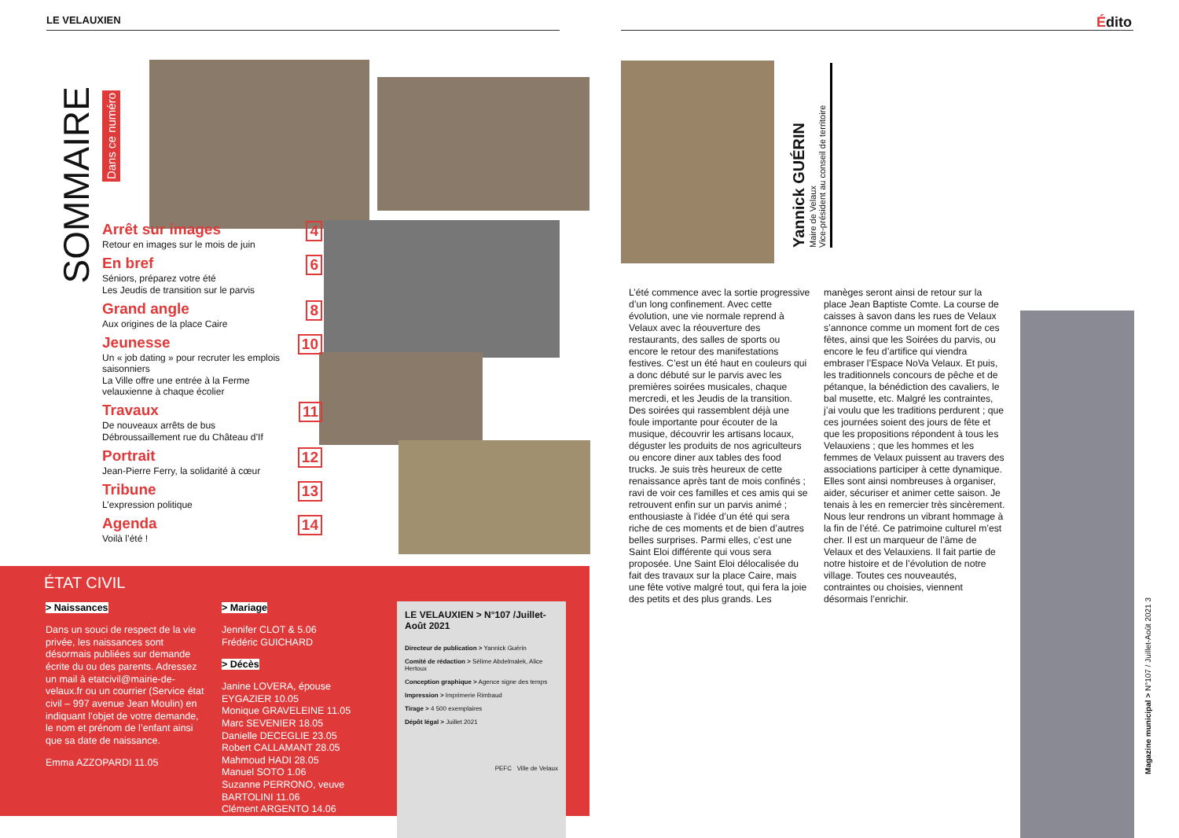LE VELAUXIEN Édito
SOMMAIRE
Dans ce numéro
Arrêt sur images 4
Retour en images sur le mois de juin
En bref 6
Séniors, préparez votre été
Les Jeudis de transition sur le parvis
Grand angle 8
Aux origines de la place Caire
Jeunesse 10
Un « job dating » pour recruter les emplois saisonniers
La Ville offre une entrée à la Ferme velauxienne à chaque écolier
Travaux 11
De nouveaux arrêts de bus
Débroussaillement rue du Château d’If
Portrait 12
Jean-Pierre Ferry, la solidarité à cœur
Tribune 13
L’expression politique
Agenda 14
Voilà l’été !
ÉTAT CIVIL
> Naissances
Dans un souci de respect de la vie privée, les naissances sont désormais publiées sur demande écrite du ou des parents. Adressez un mail à etatcivil@mairie-de-velaux.fr ou un courrier (Service état civil – 997 avenue Jean Moulin) en indiquant l’objet de votre demande, le nom et prénom de l’enfant ainsi que sa date de naissance.
Emma AZZOPARDI 11.05
> Mariage
Jennifer CLOT & 5.06
Frédéric GUICHARD
> Décès
Janine LOVERA, épouse EYGAZIER 10.05
Monique GRAVELEINE 11.05
Marc SEVENIER 18.05
Danielle DECEGLIE 23.05
Robert CALLAMANT 28.05
Mahmoud HADI 28.05
Manuel SOTO 1.06
Suzanne PERRONO, veuve BARTOLINI 11.06
Clément ARGENTO 14.06
LE VELAUXIEN > N°107 /Juillet-Août 2021
Directeur de publication > Yannick Guérin
Comité de rédaction > Sélime Abdelmalek, Alice Hertoux
Conception graphique > Agence signe des temps
Impression > Imprimerie Rimbaud
Tirage > 4 500 exemplaires
Dépôt légal > Juillet 2021
PEFC Ville de Velaux
Yannick GUÉRIN
Maire de Velaux
Vice-président au conseil de territoire
L’été commence avec la sortie progressive d’un long confinement. Avec cette évolution, une vie normale reprend à Velaux avec la réouverture des restaurants, des salles de sports ou encore le retour des manifestations festives. C’est un été haut en couleurs qui a donc débuté sur le parvis avec les premières soirées musicales, chaque mercredi, et les Jeudis de la transition. Des soirées qui rassemblent déjà une foule importante pour écouter de la musique, découvrir les artisans locaux, déguster les produits de nos agriculteurs ou encore diner aux tables des food trucks. Je suis très heureux de cette renaissance après tant de mois confinés ; ravi de voir ces familles et ces amis qui se retrouvent enfin sur un parvis animé ; enthousiaste à l’idée d’un été qui sera riche de ces moments et de bien d’autres belles surprises. Parmi elles, c’est une Saint Eloi différente qui vous sera proposée. Une Saint Eloi délocalisée du fait des travaux sur la place Caire, mais une fête votive malgré tout, qui fera la joie des petits et des plus grands. Les manèges seront ainsi de retour sur la place Jean Baptiste Comte. La course de caisses à savon dans les rues de Velaux s’annonce comme un moment fort de ces fêtes, ainsi que les Soirées du parvis, ou encore le feu d’artifice qui viendra embraser l’Espace NoVa Velaux. Et puis, les traditionnels concours de pêche et de pétanque, la bénédiction des cavaliers, le bal musette, etc. Malgré les contraintes, j’ai voulu que les traditions perdurent ; que ces journées soient des jours de fête et que les propositions répondent à tous les Velauxiens ; que les hommes et les femmes de Velaux puissent au travers des associations participer à cette dynamique. Elles sont ainsi nombreuses à organiser, aider, sécuriser et animer cette saison. Je tenais à les en remercier très sincèrement. Nous leur rendrons un vibrant hommage à la fin de l’été. Ce patrimoine culturel m’est cher. Il est un marqueur de l’âme de Velaux et des Velauxiens. Il fait partie de notre histoire et de l’évolution de notre village. Toutes ces nouveautés, contraintes ou choisies, viennent désormais l’enrichir.
Malgré les contraintes, j’ai voulu que la fête et les traditions perdurent.
Magazine municipal > N°107 / Juillet-Août 2021 3